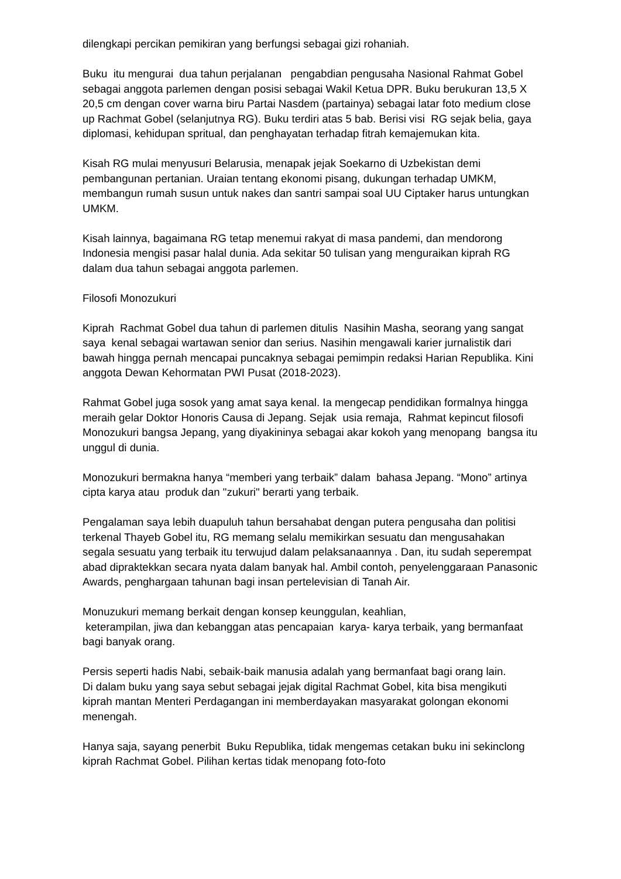dilengkapi percikan pemikiran yang berfungsi sebagai gizi rohaniah.
Buku itu mengurai dua tahun perjalanan pengabdian pengusaha Nasional Rahmat Gobel sebagai anggota parlemen dengan posisi sebagai Wakil Ketua DPR. Buku berukuran 13,5 X 20,5 cm dengan cover warna biru Partai Nasdem (partainya) sebagai latar foto medium close up Rachmat Gobel (selanjutnya RG). Buku terdiri atas 5 bab. Berisi visi RG sejak belia, gaya diplomasi, kehidupan spritual, dan penghayatan terhadap fitrah kemajemukan kita.
Kisah RG mulai menyusuri Belarusia, menapak jejak Soekarno di Uzbekistan demi pembangunan pertanian. Uraian tentang ekonomi pisang, dukungan terhadap UMKM, membangun rumah susun untuk nakes dan santri sampai soal UU Ciptaker harus untungkan UMKM.
Kisah lainnya, bagaimana RG tetap menemui rakyat di masa pandemi, dan mendorong Indonesia mengisi pasar halal dunia. Ada sekitar 50 tulisan yang menguraikan kiprah RG dalam dua tahun sebagai anggota parlemen.
Filosofi Monozukuri
Kiprah Rachmat Gobel dua tahun di parlemen ditulis Nasihin Masha, seorang yang sangat saya kenal sebagai wartawan senior dan serius. Nasihin mengawali karier jurnalistik dari bawah hingga pernah mencapai puncaknya sebagai pemimpin redaksi Harian Republika. Kini anggota Dewan Kehormatan PWI Pusat (2018-2023).
Rahmat Gobel juga sosok yang amat saya kenal. Ia mengecap pendidikan formalnya hingga meraih gelar Doktor Honoris Causa di Jepang. Sejak usia remaja, Rahmat kepincut filosofi Monozukuri bangsa Jepang, yang diyakininya sebagai akar kokoh yang menopang bangsa itu unggul di dunia.
Monozukuri bermakna hanya “memberi yang terbaik” dalam bahasa Jepang. “Mono” artinya cipta karya atau produk dan "zukuri" berarti yang terbaik.
Pengalaman saya lebih duapuluh tahun bersahabat dengan putera pengusaha dan politisi terkenal Thayeb Gobel itu, RG memang selalu memikirkan sesuatu dan mengusahakan segala sesuatu yang terbaik itu terwujud dalam pelaksanaannya . Dan, itu sudah seperempat abad dipraktekkan secara nyata dalam banyak hal. Ambil contoh, penyelenggaraan Panasonic Awards, penghargaan tahunan bagi insan pertelevisian di Tanah Air.
Monuzukuri memang berkait dengan konsep keunggulan, keahlian, keterampilan, jiwa dan kebanggan atas pencapaian karya- karya terbaik, yang bermanfaat bagi banyak orang.
Persis seperti hadis Nabi, sebaik-baik manusia adalah yang bermanfaat bagi orang lain.
Di dalam buku yang saya sebut sebagai jejak digital Rachmat Gobel, kita bisa mengikuti kiprah mantan Menteri Perdagangan ini memberdayakan masyarakat golongan ekonomi menengah.
Hanya saja, sayang penerbit Buku Republika, tidak mengemas cetakan buku ini sekinclong kiprah Rachmat Gobel. Pilihan kertas tidak menopang foto-foto